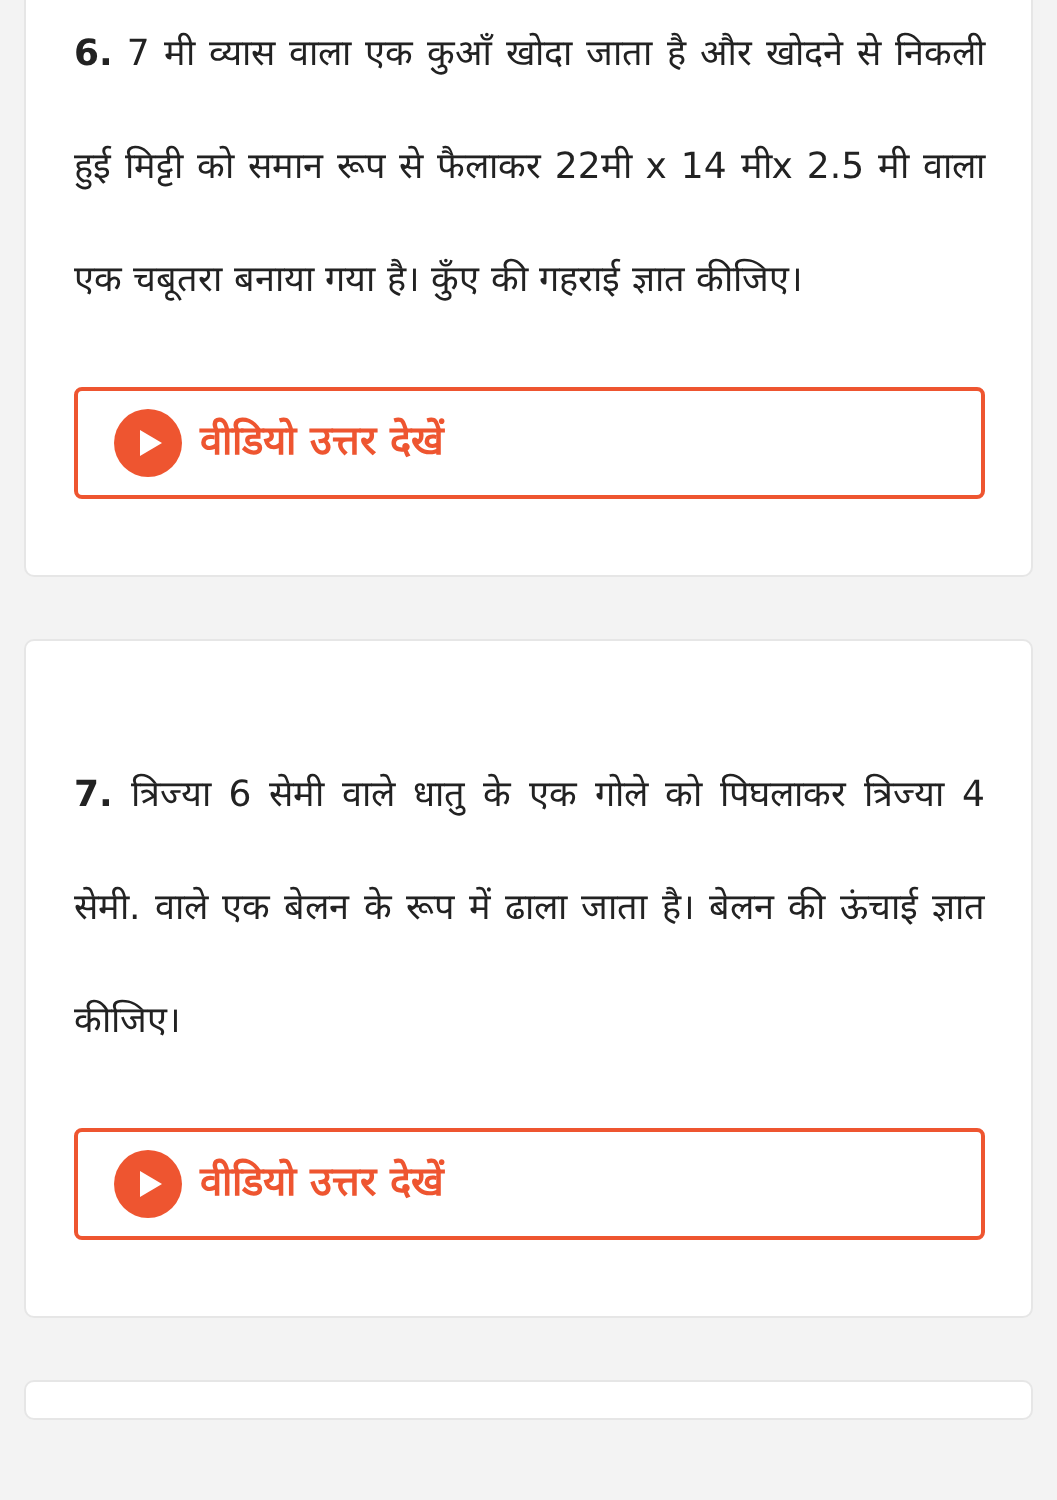6. 7 मी व्यास वाला एक कुआँ खोदा जाता है और खोदने से निकली हुई मिट्टी को समान रूप से फैलाकर 22मी x 14 मीx 2.5 मी वाला एक चबूतरा बनाया गया है। कुँए की गहराई ज्ञात कीजिए।
वीडियो उत्तर देखें
7. त्रिज्या 6 सेमी वाले धातु के एक गोले को पिघलाकर त्रिज्या 4 सेमी. वाले एक बेलन के रूप में ढाला जाता है। बेलन की ऊंचाई ज्ञात कीजिए।
वीडियो उत्तर देखें